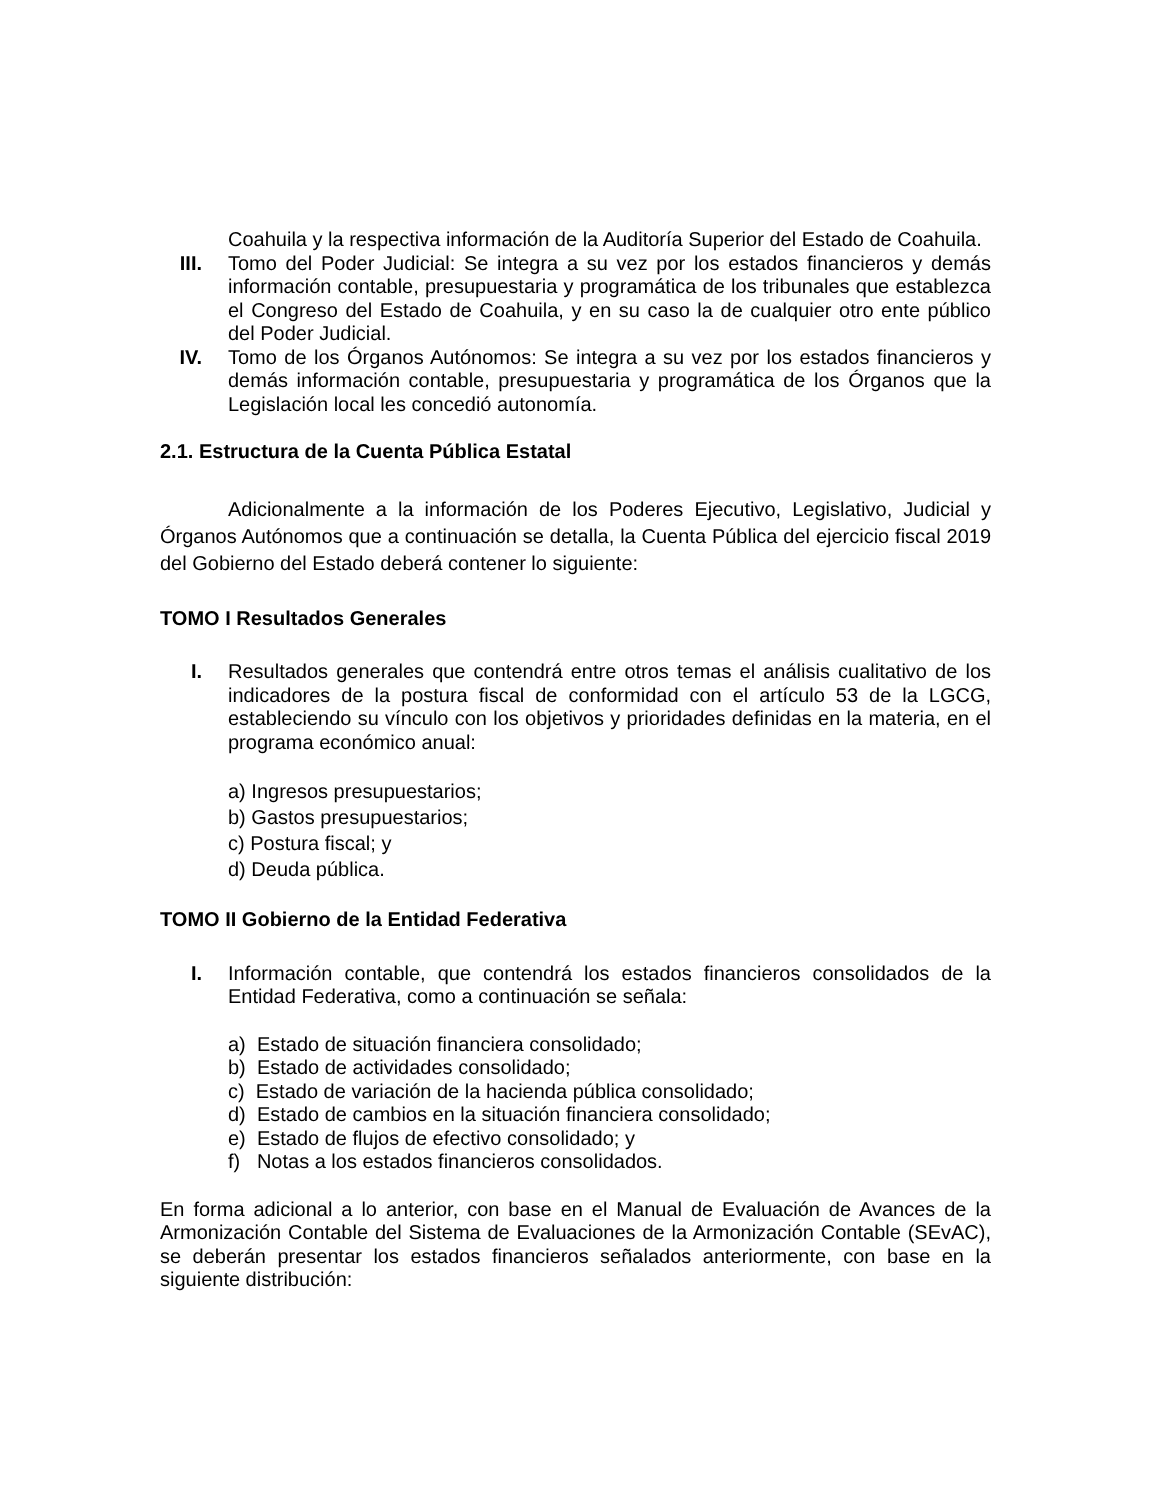Coahuila y la respectiva información de la Auditoría Superior del Estado de Coahuila.
III. Tomo del Poder Judicial: Se integra a su vez por los estados financieros y demás información contable, presupuestaria y programática de los tribunales que establezca el Congreso del Estado de Coahuila, y en su caso la de cualquier otro ente público del Poder Judicial.
IV. Tomo de los Órganos Autónomos: Se integra a su vez por los estados financieros y demás información contable, presupuestaria y programática de los Órganos que la Legislación local les concedió autonomía.
2.1. Estructura de la Cuenta Pública Estatal
Adicionalmente a la información de los Poderes Ejecutivo, Legislativo, Judicial y Órganos Autónomos que a continuación se detalla, la Cuenta Pública del ejercicio fiscal 2019 del Gobierno del Estado deberá contener lo siguiente:
TOMO I Resultados Generales
I. Resultados generales que contendrá entre otros temas el análisis cualitativo de los indicadores de la postura fiscal de conformidad con el artículo 53 de la LGCG, estableciendo su vínculo con los objetivos y prioridades definidas en la materia, en el programa económico anual:
a) Ingresos presupuestarios;
b) Gastos presupuestarios;
c) Postura fiscal; y
d) Deuda pública.
TOMO II Gobierno de la Entidad Federativa
I. Información contable, que contendrá los estados financieros consolidados de la Entidad Federativa, como a continuación se señala:
a) Estado de situación financiera consolidado;
b) Estado de actividades consolidado;
c) Estado de variación de la hacienda pública consolidado;
d) Estado de cambios en la situación financiera consolidado;
e) Estado de flujos de efectivo consolidado; y
f) Notas a los estados financieros consolidados.
En forma adicional a lo anterior, con base en el Manual de Evaluación de Avances de la Armonización Contable del Sistema de Evaluaciones de la Armonización Contable (SEvAC), se deberán presentar los estados financieros señalados anteriormente, con base en la siguiente distribución: